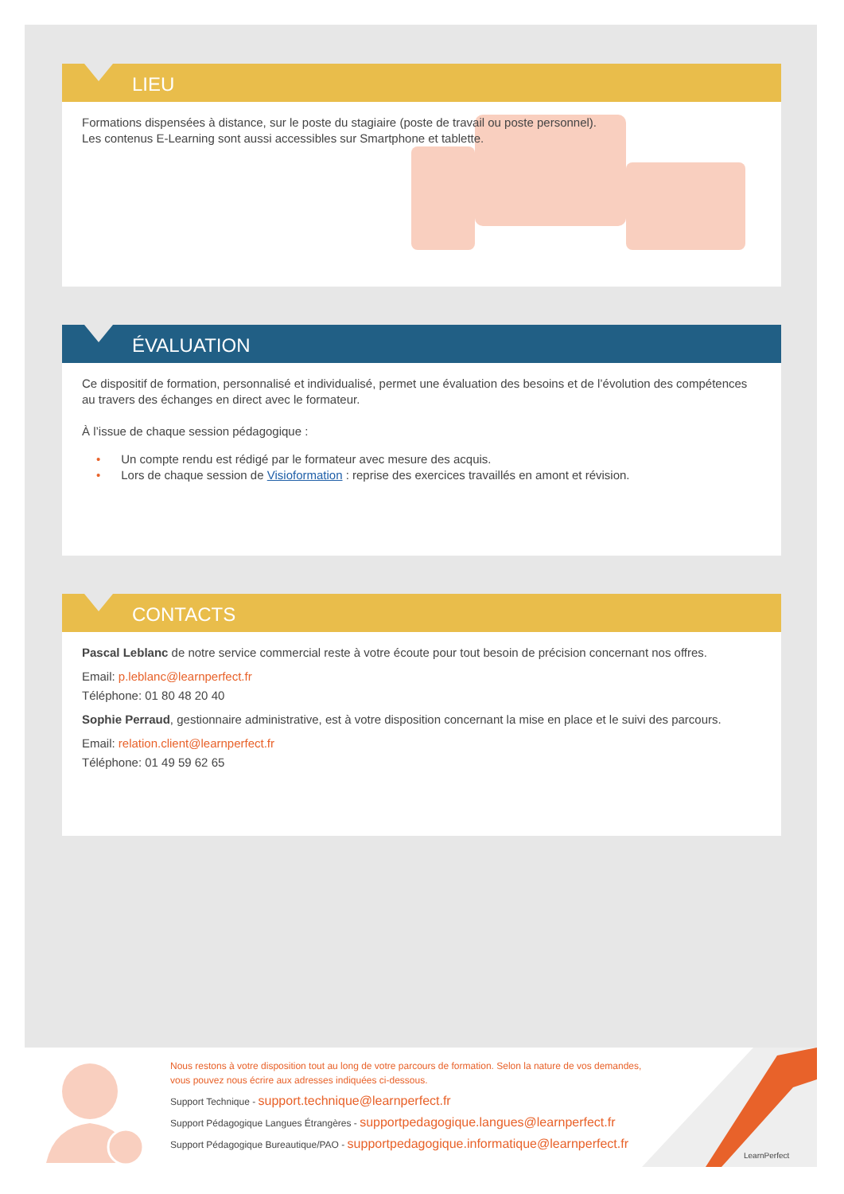LIEU
Formations dispensées à distance, sur le poste du stagiaire (poste de travail ou poste personnel).
Les contenus E-Learning sont aussi accessibles sur Smartphone et tablette.
ÉVALUATION
Ce dispositif de formation, personnalisé et individualisé, permet une évaluation des besoins et de l’évolution des compétences au travers des échanges en direct avec le formateur.
À l’issue de chaque session pédagogique :
• Un compte rendu est rédigé par le formateur avec mesure des acquis.
• Lors de chaque session de Visioformation : reprise des exercices travaillés en amont et révision.
CONTACTS
Pascal Leblanc de notre service commercial reste à votre écoute pour tout besoin de précision concernant nos offres.
Email: p.leblanc@learnperfect.fr
Téléphone: 01 80 48 20 40
Sophie Perraud, gestionnaire administrative, est à votre disposition concernant la mise en place et le suivi des parcours.
Email: relation.client@learnperfect.fr
Téléphone: 01 49 59 62 65
Nous restons à votre disposition tout au long de votre parcours de formation. Selon la nature de vos demandes,
vous pouvez nous écrire aux adresses indiquées ci-dessous.
Support Technique - support.technique@learnperfect.fr
Support Pédagogique Langues Étrangères - supportpedagogique.langues@learnperfect.fr
Support Pédagogique Bureautique/PAO - supportpedagogique.informatique@learnperfect.fr
LearnPerfect